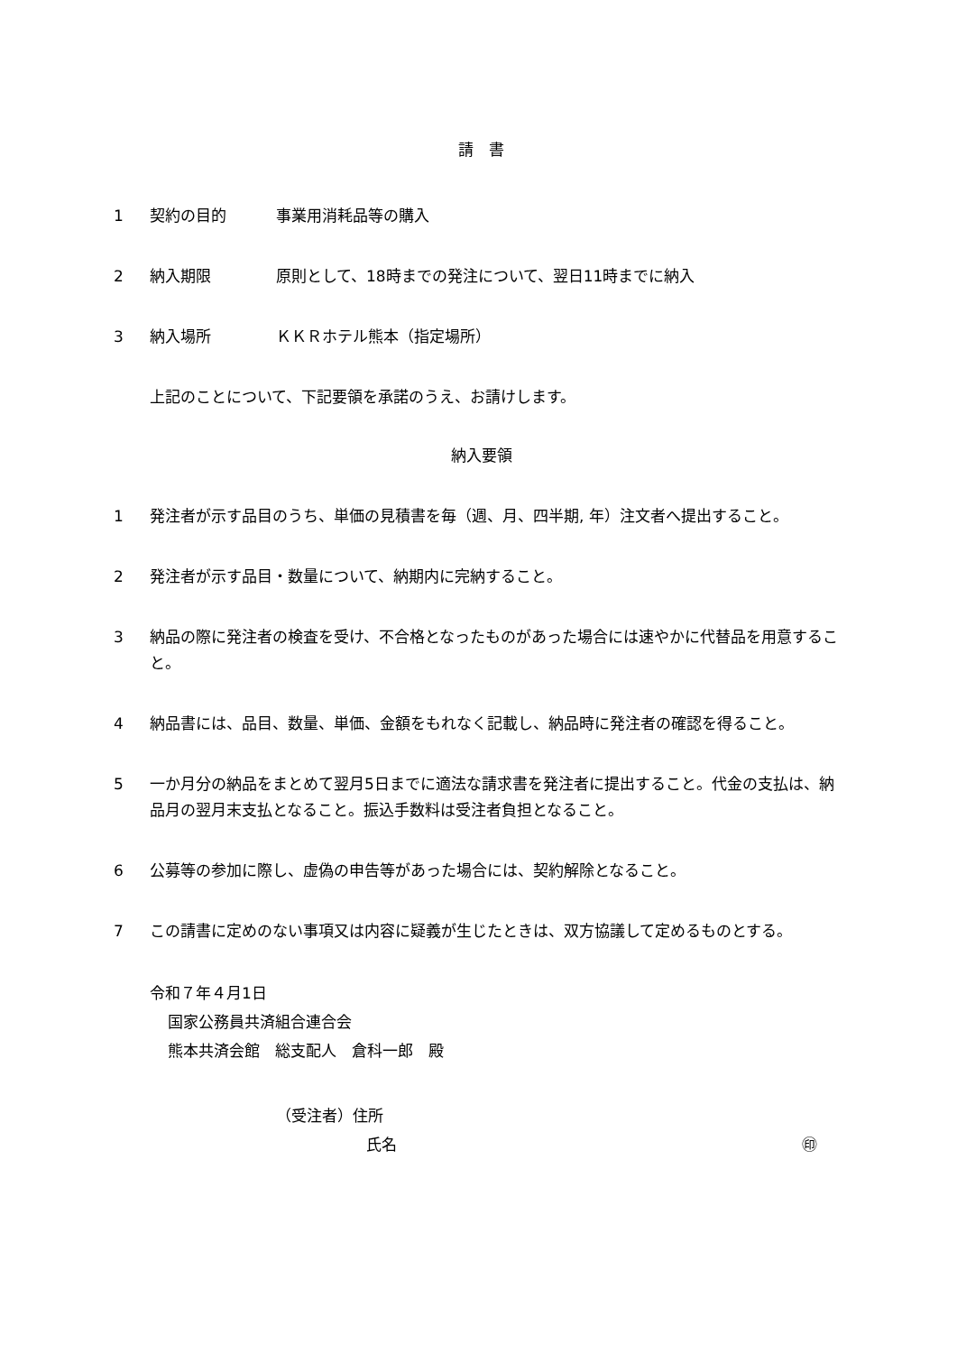請　書
1 契約の目的 事業用消耗品等の購入
2 納入期限 原則として、18時までの発注について、翌日11時までに納入
3 納入場所 ＫＫＲホテル熊本（指定場所）
上記のことについて、下記要領を承諾のうえ、お請けします。
納入要領
1 発注者が示す品目のうち、単価の見積書を毎（週、月、四半期, 年）注文者へ提出すること。
2 発注者が示す品目・数量について、納期内に完納すること。
3 納品の際に発注者の検査を受け、不合格となったものがあった場合には速やかに代替品を用意すること。
4 納品書には、品目、数量、単価、金額をもれなく記載し、納品時に発注者の確認を得ること。
5 一か月分の納品をまとめて翌月5日までに適法な請求書を発注者に提出すること。代金の支払は、納品月の翌月末支払となること。振込手数料は受注者負担となること。
6 公募等の参加に際し、虚偽の申告等があった場合には、契約解除となること。
7 この請書に定めのない事項又は内容に疑義が生じたときは、双方協議して定めるものとする。
令和７年４月1日
国家公務員共済組合連合会
熊本共済会館　総支配人　倉科一郎　殿
（受注者）住所
氏名 ㊞